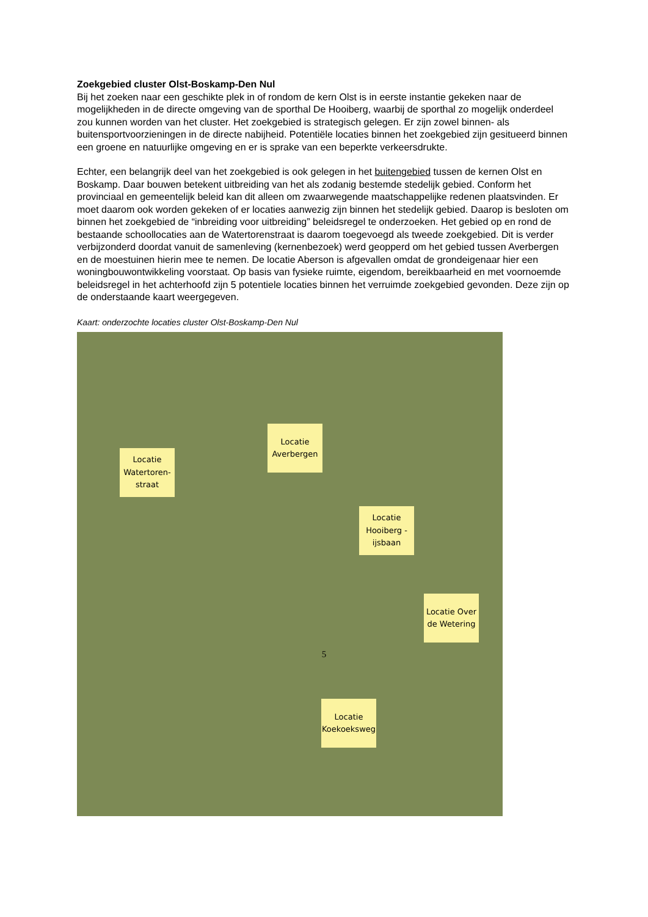Zoekgebied cluster Olst-Boskamp-Den Nul
Bij het zoeken naar een geschikte plek in of rondom de kern Olst is in eerste instantie gekeken naar de mogelijkheden in de directe omgeving van de sporthal De Hooiberg, waarbij de sporthal zo mogelijk onderdeel zou kunnen worden van het cluster. Het zoekgebied is strategisch gelegen. Er zijn zowel binnen- als buitensportvoorzieningen in de directe nabijheid. Potentiële locaties binnen het zoekgebied zijn gesitueerd binnen een groene en natuurlijke omgeving en er is sprake van een beperkte verkeersdrukte.
Echter, een belangrijk deel van het zoekgebied is ook gelegen in het buitengebied tussen de kernen Olst en Boskamp. Daar bouwen betekent uitbreiding van het als zodanig bestemde stedelijk gebied. Conform het provinciaal en gemeentelijk beleid kan dit alleen om zwaarwegende maatschappelijke redenen plaatsvinden. Er moet daarom ook worden gekeken of er locaties aanwezig zijn binnen het stedelijk gebied. Daarop is besloten om binnen het zoekgebied de “inbreiding voor uitbreiding” beleidsregel te onderzoeken. Het gebied op en rond de bestaande schoollocaties aan de Watertorenstraat is daarom toegevoegd als tweede zoekgebied. Dit is verder verbijzonderd doordat vanuit de samenleving (kernenbezoek) werd geopperd om het gebied tussen Averbergen en de moestuinen hierin mee te nemen. De locatie Aberson is afgevallen omdat de grondeigenaar hier een woningbouwontwikkeling voorstaat. Op basis van fysieke ruimte, eigendom, bereikbaarheid en met voornoemde beleidsregel in het achterhoofd zijn 5 potentiele locaties binnen het verruimde zoekgebied gevonden. Deze zijn op de onderstaande kaart weergegeven.
Kaart: onderzochte locaties cluster Olst-Boskamp-Den Nul
Locatie Watertoren-straat
Locatie Averbergen
Locatie Hooiberg - ijsbaan
Locatie Over de Wetering
Locatie Koekoeksweg
5